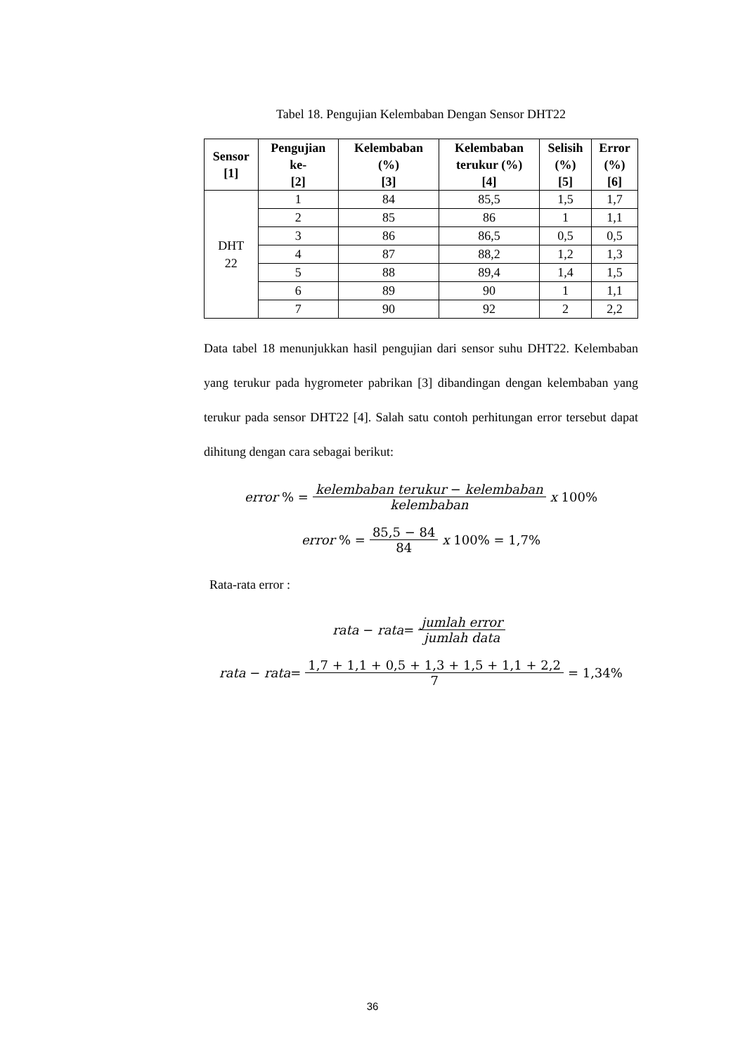Tabel 18. Pengujian Kelembaban Dengan Sensor DHT22
| Sensor [1] | Pengujian ke- [2] | Kelembaban (%) [3] | Kelembaban terukur (%) [4] | Selisih (%) [5] | Error (%) [6] |
| --- | --- | --- | --- | --- | --- |
| DHT 22 | 1 | 84 | 85,5 | 1,5 | 1,7 |
| | 2 | 85 | 86 | 1 | 1,1 |
| | 3 | 86 | 86,5 | 0,5 | 0,5 |
| | 4 | 87 | 88,2 | 1,2 | 1,3 |
| | 5 | 88 | 89,4 | 1,4 | 1,5 |
| | 6 | 89 | 90 | 1 | 1,1 |
| | 7 | 90 | 92 | 2 | 2,2 |
Data tabel 18 menunjukkan hasil pengujian dari sensor suhu DHT22. Kelembaban yang terukur pada hygrometer pabrikan [3] dibandingan dengan kelembaban yang terukur pada sensor DHT22 [4]. Salah satu contoh perhitungan error tersebut dapat dihitung dengan cara sebagai berikut:
error % = kelembaban terukur − kelembaban kelembaban x 100%
error % = 85,5 − 84 84 x 100% = 1,7%
Rata-rata error :
rata − rata = jumlah error jumlah data
rata − rata = 1,7 + 1,1 + 0,5 + 1,3 + 1,5 + 1,1 + 2,2 7 = 1,34%
36